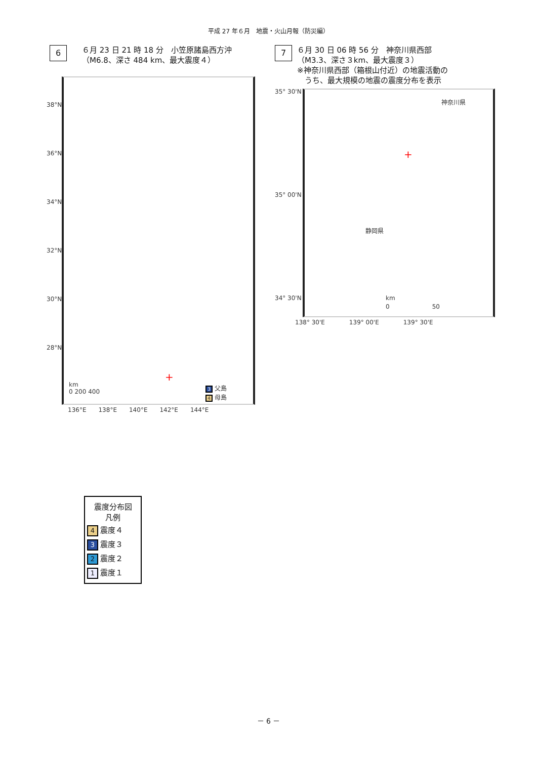平成 27 年６月　地震・火山月報（防災編）
6 ６月 23 日 21 時 18 分　小笠原諸島西方沖
（M6.8、深さ 484 km、最大震度４）
38°N
36°N
34°N
32°N
30°N
28°N
+
km
0 200 400
3 父島
4 母島
136°E　　138°E　　140°E　　142°E　　144°E
7 ６月 30 日 06 時 56 分　神奈川県西部
（M3.3、深さ３km、最大震度３）
※神奈川県西部（箱根山付近）の地震活動の
　うち、最大規模の地震の震度分布を表示
35° 30'N
35° 00'N
34° 30'N
神奈川県
静岡県
+
km
0　　　　　　　50
138° 30'E　　　　139° 00'E　　　　139° 30'E
震度分布図
凡例
4 震度４
3 震度３
2 震度２
1 震度１
－ 6 －